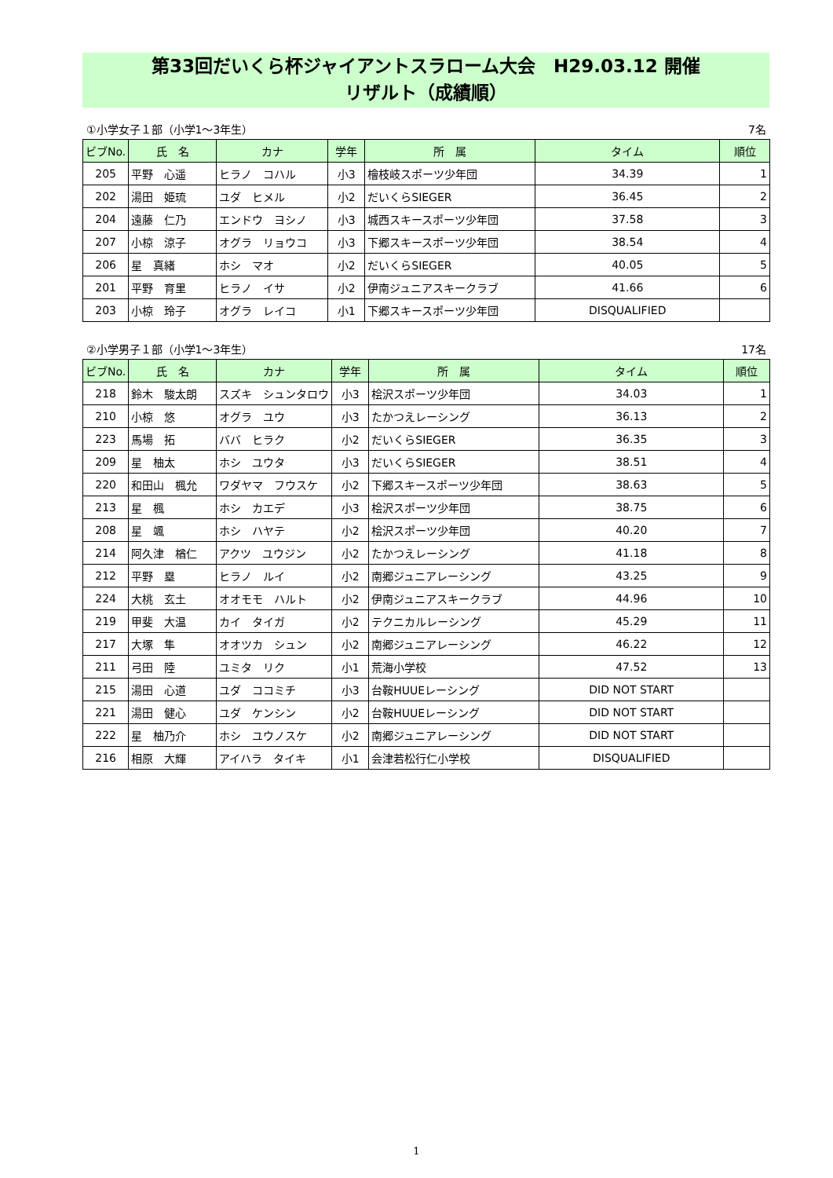第33回だいくら杯ジャイアントスラローム大会　H29.03.12 開催
リザルト（成績順）
①小学女子１部（小学1～3年生） 7名
| ビブNo. | 氏 名 | カナ | 学年 | 所 属 | タイム | 順位 |
| --- | --- | --- | --- | --- | --- | --- |
| 205 | 平野 心遥 | ヒラノ コハル | 小3 | 檜枝岐スポーツ少年団 | 34.39 | 1 |
| 202 | 湯田 姫琉 | ユダ ヒメル | 小2 | だいくらSIEGER | 36.45 | 2 |
| 204 | 遠藤 仁乃 | エンドウ ヨシノ | 小3 | 城西スキースポーツ少年団 | 37.58 | 3 |
| 207 | 小椋 涼子 | オグラ リョウコ | 小3 | 下郷スキースポーツ少年団 | 38.54 | 4 |
| 206 | 星 真緒 | ホシ マオ | 小2 | だいくらSIEGER | 40.05 | 5 |
| 201 | 平野 育里 | ヒラノ イサ | 小2 | 伊南ジュニアスキークラブ | 41.66 | 6 |
| 203 | 小椋 玲子 | オグラ レイコ | 小1 | 下郷スキースポーツ少年団 | DISQUALIFIED | |
②小学男子１部（小学1～3年生） 17名
| ビブNo. | 氏 名 | カナ | 学年 | 所 属 | タイム | 順位 |
| --- | --- | --- | --- | --- | --- | --- |
| 218 | 鈴木 駿太朗 | スズキ シュンタロウ | 小3 | 桧沢スポーツ少年団 | 34.03 | 1 |
| 210 | 小椋 悠 | オグラ ユウ | 小3 | たかつえレーシング | 36.13 | 2 |
| 223 | 馬場 拓 | ババ ヒラク | 小2 | だいくらSIEGER | 36.35 | 3 |
| 209 | 星 柚太 | ホシ ユウタ | 小3 | だいくらSIEGER | 38.51 | 4 |
| 220 | 和田山 楓允 | ワダヤマ フウスケ | 小2 | 下郷スキースポーツ少年団 | 38.63 | 5 |
| 213 | 星 楓 | ホシ カエデ | 小3 | 桧沢スポーツ少年団 | 38.75 | 6 |
| 208 | 星 颯 | ホシ ハヤテ | 小2 | 桧沢スポーツ少年団 | 40.20 | 7 |
| 214 | 阿久津 楢仁 | アクツ ユウジン | 小2 | たかつえレーシング | 41.18 | 8 |
| 212 | 平野 塁 | ヒラノ ルイ | 小2 | 南郷ジュニアレーシング | 43.25 | 9 |
| 224 | 大桃 玄土 | オオモモ ハルト | 小2 | 伊南ジュニアスキークラブ | 44.96 | 10 |
| 219 | 甲斐 大温 | カイ タイガ | 小2 | テクニカルレーシング | 45.29 | 11 |
| 217 | 大塚 隼 | オオツカ シュン | 小2 | 南郷ジュニアレーシング | 46.22 | 12 |
| 211 | 弓田 陸 | ユミタ リク | 小1 | 荒海小学校 | 47.52 | 13 |
| 215 | 湯田 心道 | ユダ ココミチ | 小3 | 台鞍HUUEレーシング | DID NOT START | |
| 221 | 湯田 健心 | ユダ ケンシン | 小2 | 台鞍HUUEレーシング | DID NOT START | |
| 222 | 星 柚乃介 | ホシ ユウノスケ | 小2 | 南郷ジュニアレーシング | DID NOT START | |
| 216 | 相原 大輝 | アイハラ タイキ | 小1 | 会津若松行仁小学校 | DISQUALIFIED | |
1